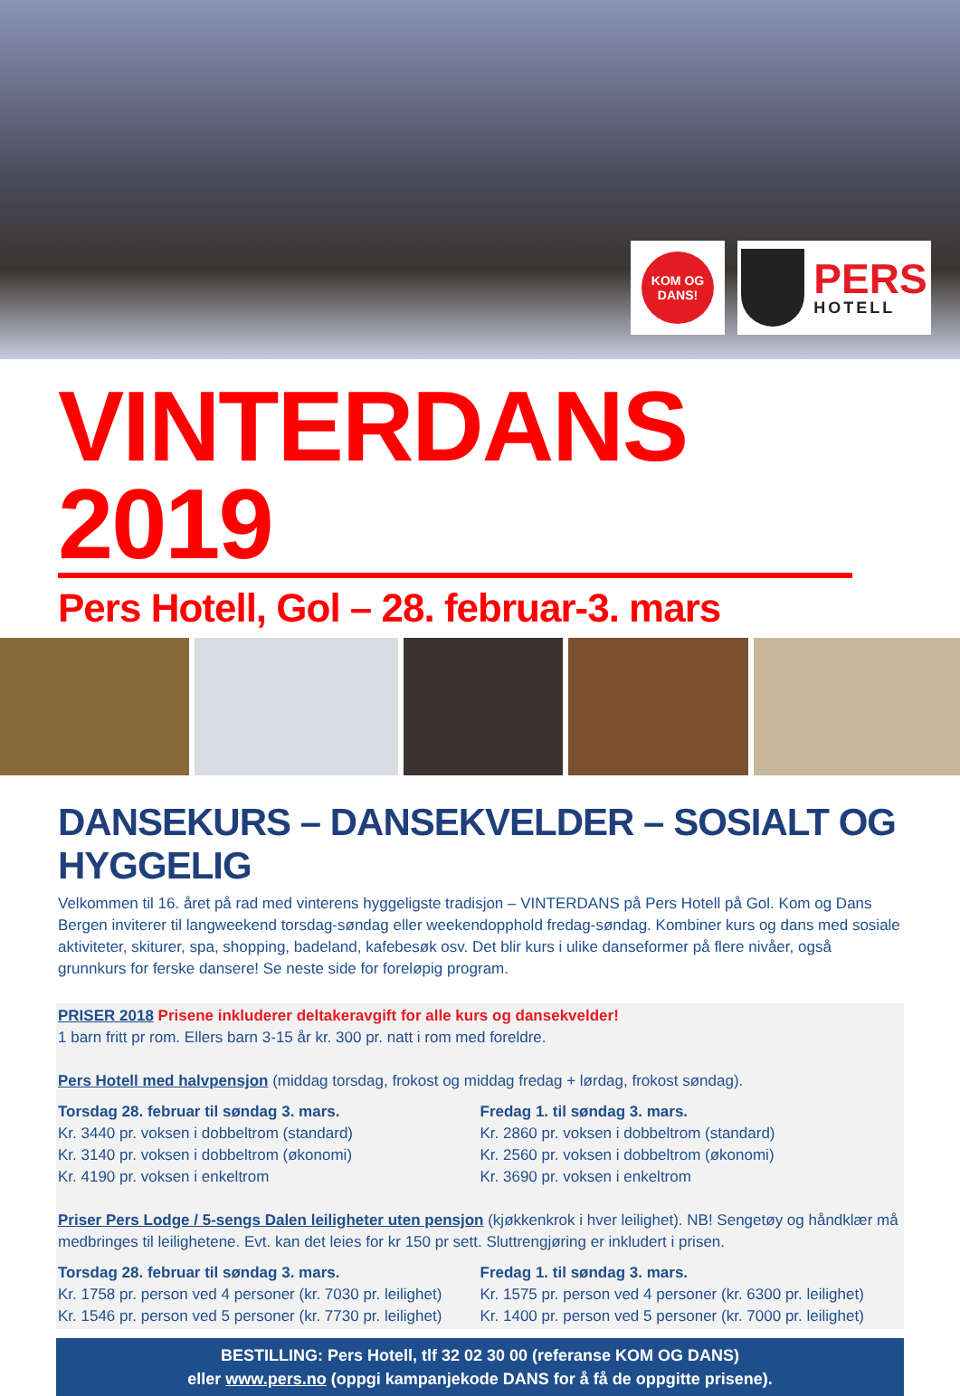KOM OG
DANS!
PERS
HOTELL
VINTERDANS 2019
Pers Hotell, Gol – 28. februar-3. mars
DANSEKURS – DANSEKVELDER – SOSIALT OG HYGGELIG
Velkommen til 16. året på rad med vinterens hyggeligste tradisjon – VINTERDANS på Pers Hotell på Gol. Kom og Dans Bergen inviterer til langweekend torsdag-søndag eller weekendopphold fredag-søndag. Kombiner kurs og dans med sosiale aktiviteter, skiturer, spa, shopping, badeland, kafebesøk osv. Det blir kurs i ulike danseformer på flere nivåer, også grunnkurs for ferske dansere! Se neste side for foreløpig program.
PRISER 2018 Prisene inkluderer deltakeravgift for alle kurs og dansekvelder!
1 barn fritt pr rom. Ellers barn 3-15 år kr. 300 pr. natt i rom med foreldre.
Pers Hotell med halvpensjon (middag torsdag, frokost og middag fredag + lørdag, frokost søndag).
Torsdag 28. februar til søndag 3. mars.
Kr. 3440 pr. voksen i dobbeltrom (standard)
Kr. 3140 pr. voksen i dobbeltrom (økonomi)
Kr. 4190 pr. voksen i enkeltrom
Fredag 1. til søndag 3. mars.
Kr. 2860 pr. voksen i dobbeltrom (standard)
Kr. 2560 pr. voksen i dobbeltrom (økonomi)
Kr. 3690 pr. voksen i enkeltrom
Priser Pers Lodge / 5-sengs Dalen leiligheter uten pensjon (kjøkkenkrok i hver leilighet). NB! Sengetøy og håndklær må medbringes til leilighetene. Evt. kan det leies for kr 150 pr sett. Sluttrengjøring er inkludert i prisen.
Torsdag 28. februar til søndag 3. mars.
Kr. 1758 pr. person ved 4 personer (kr. 7030 pr. leilighet)
Kr. 1546 pr. person ved 5 personer (kr. 7730 pr. leilighet)
Fredag 1. til søndag 3. mars.
Kr. 1575 pr. person ved 4 personer (kr. 6300 pr. leilighet)
Kr. 1400 pr. person ved 5 personer (kr. 7000 pr. leilighet)
BESTILLING: Pers Hotell, tlf 32 02 30 00 (referanse KOM OG DANS)
eller www.pers.no (oppgi kampanjekode DANS for å få de oppgitte prisene).